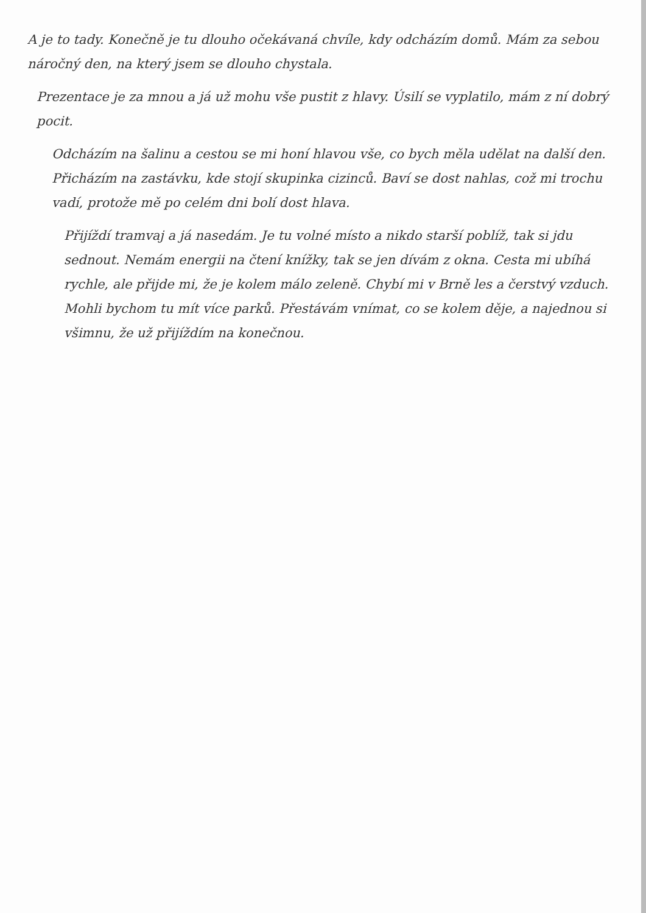A je to tady. Konečně je tu dlouho očekávaná chvíle, kdy odcházím domů. Mám za sebou náročný den, na který jsem se dlouho chystala.
Prezentace je za mnou a já už mohu vše pustit z hlavy. Úsilí se vyplatilo, mám z ní dobrý pocit.
Odcházím na šalinu a cestou se mi honí hlavou vše, co bych měla udělat na další den. Přicházím na zastávku, kde stojí skupinka cizinců. Baví se dost nahlas, což mi trochu vadí, protože mě po celém dni bolí dost hlava.
Přijíždí tramvaj a já nasedám. Je tu volné místo a nikdo starší poblíž, tak si jdu sednout. Nemám energii na čtení knížky, tak se jen dívám z okna. Cesta mi ubíhá rychle, ale přijde mi, že je kolem málo zeleně. Chybí mi v Brně les a čerstvý vzduch. Mohli bychom tu mít více parků. Přestávám vnímat, co se kolem děje, a najednou si všimnu, že už přijíždím na konečnou.